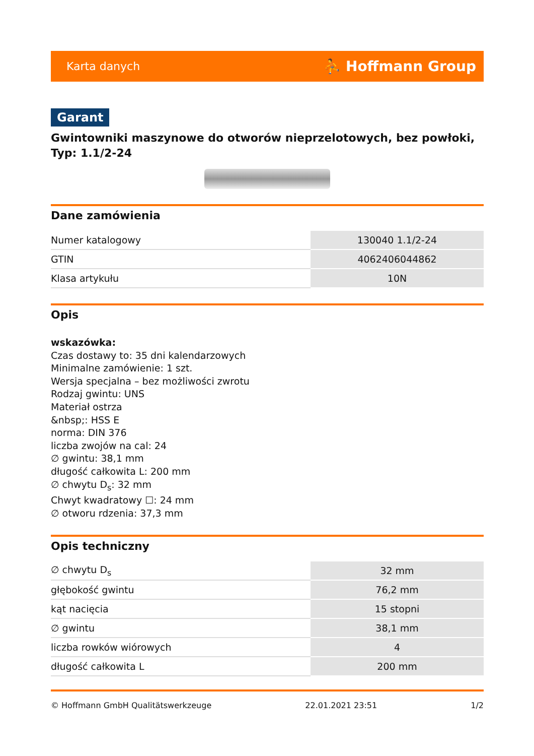Karta danych ⛹ Hoffmann Group
Garant
Gwintowniki maszynowe do otworów nieprzelotowych, bez powłoki, Typ: 1.1/2-24
Dane zamówienia
| Numer katalogowy | 130040 1.1/2-24 |
| GTIN | 4062406044862 |
| Klasa artykułu | 10N |
Opis
wskazówka:
Czas dostawy to: 35 dni kalendarzowych
Minimalne zamówienie: 1 szt.
Wersja specjalna – bez możliwości zwrotu
Rodzaj gwintu: UNS
Materiał ostrza
&nbsp;: HSS E
norma: DIN 376
liczba zwojów na cal: 24
∅ gwintu: 38,1 mm
długość całkowita L: 200 mm
∅ chwytu D<sub>s</sub>: 32 mm
Chwyt kwadratowy ☐: 24 mm
∅ otworu rdzenia: 37,3 mm
Opis techniczny
| ∅ chwytu D<sub>s</sub> | 32 mm |
| głębokość gwintu | 76,2 mm |
| kąt nacięcia | 15 stopni |
| ∅ gwintu | 38,1 mm |
| liczba rowków wiórowych | 4 |
| długość całkowita L | 200 mm |
© Hoffmann GmbH Qualitätswerkzeuge 22.01.2021 23:51 1/2